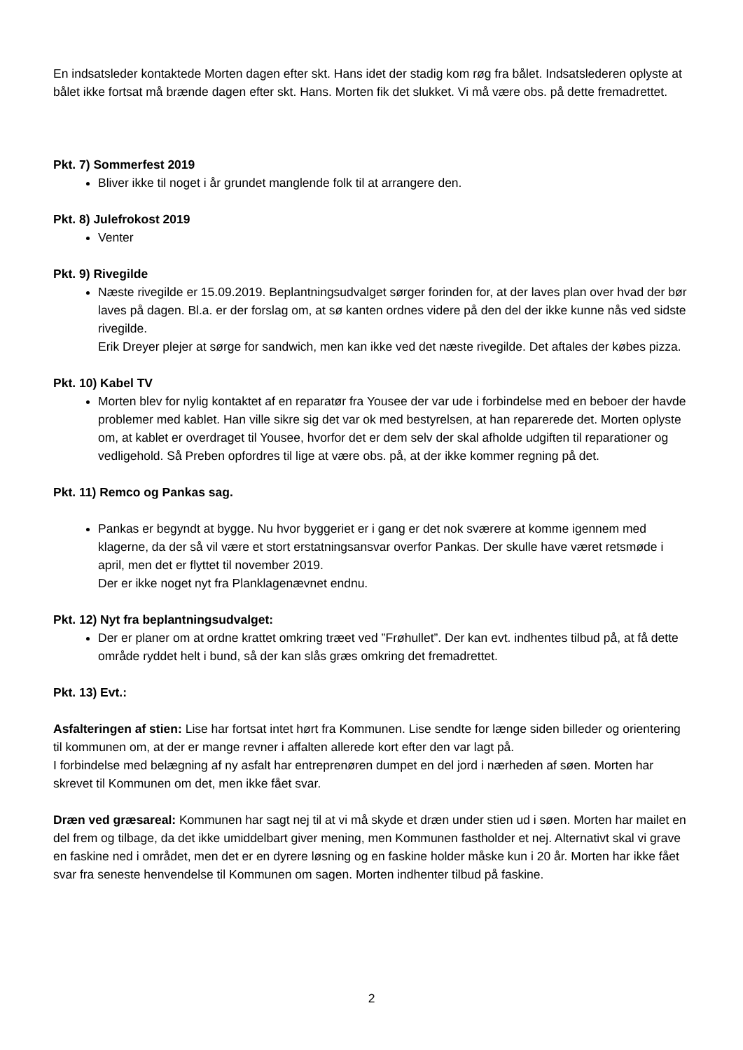En indsatsleder kontaktede Morten dagen efter skt. Hans idet der stadig kom røg fra bålet. Indsatslederen oplyste at bålet ikke fortsat må brænde dagen efter skt. Hans. Morten fik det slukket. Vi må være obs. på dette fremadrettet.
Pkt. 7) Sommerfest 2019
Bliver ikke til noget i år grundet manglende folk til at arrangere den.
Pkt. 8) Julefrokost 2019
Venter
Pkt. 9) Rivegilde
Næste rivegilde er 15.09.2019. Beplantningsudvalget sørger forinden for, at der laves plan over hvad der bør laves på dagen. Bl.a. er der forslag om, at sø kanten ordnes videre på den del der ikke kunne nås ved sidste rivegilde.
Erik Dreyer plejer at sørge for sandwich, men kan ikke ved det næste rivegilde. Det aftales der købes pizza.
Pkt. 10) Kabel TV
Morten blev for nylig kontaktet af en reparatør fra Yousee der var ude i forbindelse med en beboer der havde problemer med kablet. Han ville sikre sig det var ok med bestyrelsen, at han reparerede det. Morten oplyste om, at kablet er overdraget til Yousee, hvorfor det er dem selv der skal afholde udgiften til reparationer og vedligehold. Så Preben opfordres til lige at være obs. på, at der ikke kommer regning på det.
Pkt. 11) Remco og Pankas sag.
Pankas er begyndt at bygge. Nu hvor byggeriet er i gang er det nok sværere at komme igennem med klagerne, da der så vil være et stort erstatningsansvar overfor Pankas. Der skulle have været retsmøde i april, men det er flyttet til november 2019.
Der er ikke noget nyt fra Planklagenævnet endnu.
Pkt. 12) Nyt fra beplantningsudvalget:
Der er planer om at ordne krattet omkring træet ved ”Frøhullet”. Der kan evt. indhentes tilbud på, at få dette område ryddet helt i bund, så der kan slås græs omkring det fremadrettet.
Pkt. 13) Evt.:
Asfalteringen af stien: Lise har fortsat intet hørt fra Kommunen. Lise sendte for længe siden billeder og orientering til kommunen om, at der er mange revner i affalten allerede kort efter den var lagt på.
I forbindelse med belægning af ny asfalt har entreprenøren dumpet en del jord i nærheden af søen. Morten har skrevet til Kommunen om det, men ikke fået svar.
Dræn ved græsareal: Kommunen har sagt nej til at vi må skyde et dræn under stien ud i søen. Morten har mailet en del frem og tilbage, da det ikke umiddelbart giver mening, men Kommunen fastholder et nej. Alternativt skal vi grave en faskine ned i området, men det er en dyrere løsning og en faskine holder måske kun i 20 år. Morten har ikke fået svar fra seneste henvendelse til Kommunen om sagen. Morten indhenter tilbud på faskine.
2